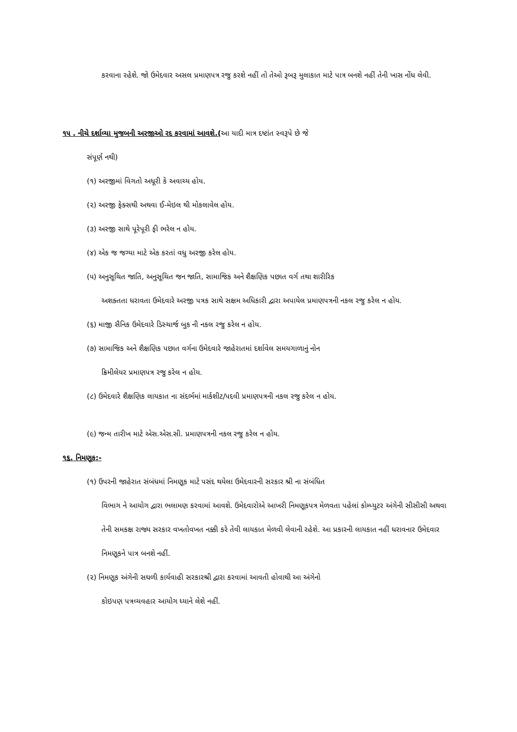કરવાના રહેશે. જો ઉમેદવાર અસલ પ્રમાણપત્ર રજુ કરશે નહીં તો તેઓ રૂબરૂ મુલાકાત માટે પાત્ર બનશે નહીં તેની ખાસ નોંધ લેવી.
૧૫ . નીચે દર્શાવ્યા મુજબની અરજીઓ રદ કરવામાં આવશે.(આ યાદી માત્ર દષ્ટાંત સ્વરૂપે છે જે
સંપૂર્ણ નથી)
(૧) અરજીમાં વિગતો અધૂરી કે અવાચ્ય હોય.
(૨) અરજી ફેક્સથી અથવા ઈ-મેઇલ થી મોકલાવેલ હોય.
(૩) અરજી સાથે પૂરેપૂરી ફી ભરેલ ન હોય.
(૪) એક જ જગ્યા માટે એક કરતાં વધુ અરજી કરેલ હોય.
(૫) અનુસૂચિત જાતિ, અનુસૂચિત જન જાતિ, સામાજિક અને શૈક્ષણિક પછાત વર્ગ તથા શારીરિક
અશક્તતા ધરાવતા ઉમેદવારે અરજી પત્રક સાથે સક્ષમ અધિકારી દ્વારા અપાયેલ પ્રમાણપત્રની નકલ રજુ કરેલ ન હોય.
(૬) માજી સૈનિક ઉમેદવારે ડિસ્ચાર્જ બુક ની નકલ રજુ કરેલ ન હોય.
(૭) સામાજિક અને શૈક્ષણિક પછાત વર્ગના ઉમેદવારે જાહેરાતમાં દર્શાવેલ સમયગાળાનું નોન
ક્રિમીલેયર પ્રમાણપત્ર રજુ કરેલ ન હોય.
(૮) ઉમેદવારે શૈક્ષણિક લાયકાત ના સંદર્ભમાં માર્કશીટ/પદવી પ્રમાણપત્રની નકલ રજુ કરેલ ન હોય.
(૯) જન્મ તારીખ માટે એસ.એસ.સી. પ્રમાણપત્રની નકલ રજુ કરેલ ન હોય.
૧૬. નિમણૂક:-
(૧) ઉપરની જાહેરાત સંબંધમાં નિમણૂક માટે પસંદ થયેલા ઉમેદવારની સરકાર શ્રી ના સંબંધિત
વિભાગ ને આયોગ દ્વારા ભલામણ કરવામાં આવશે. ઉમેદવારોએ આખરી નિમણૂકપત્ર મેળવતા પહેલાં કોમ્પ્યુટર અંગેની સીસીસી અથવા તેની સમકક્ષ રાજ્ય સરકાર વખતોવખત નક્કી કરે તેવી લાયકાત મેળવી લેવાની રહેશે. આ પ્રકારની લાયકાત નહીં ધરાવનાર ઉમેદવાર નિમણૂકને પાત્ર બનશે નહીં.
(૨) નિમણૂક અંગેની સઘળી કાર્યવાહી સરકારશ્રી દ્વારા કરવામાં આવતી હોવાથી આ અંગેનો
કોઇપણ પત્રવ્યવહાર આયોગ ધ્યાને લેશે નહીં.